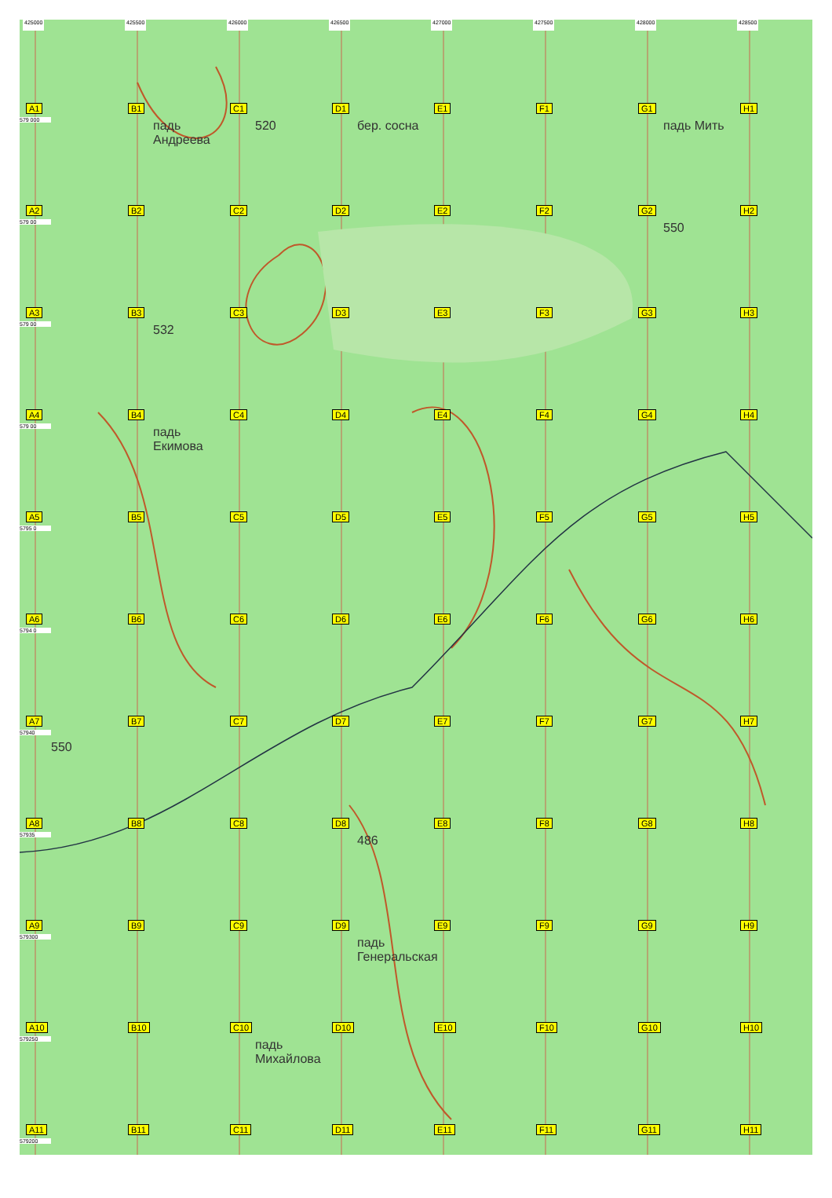425000 425500 426000 426500 427000 427500 428000 428500
A1
579 000
B1
падь Андреева
C1
520
D1
бер. сосна
E1
F1
G1
падь Мить
H1
A2
579 00
B2
C2
D2
E2
F2
G2
550
H2
A3
579 00
B3
532
C3
D3
E3
F3
G3
H3
A4
579 00
B4
падь Екимова
C4
D4
E4
F4
G4
H4
A5
5795 0
B5
C5
D5
E5
F5
G5
H5
A6
5794 0
B6
C6
D6
E6
F6
G6
H6
A7
57940
550
B7
C7
D7
E7
F7
G7
H7
A8
57935
B8
C8
D8
486
E8
F8
G8
H8
A9
579300
B9
C9
D9
падь Генеральская
E9
F9
G9
H9
A10
579250
B10
C10
падь Михайлова
D10
E10
F10
G10
H10
A11
579200
B11
C11
D11
E11
F11
G11
H11